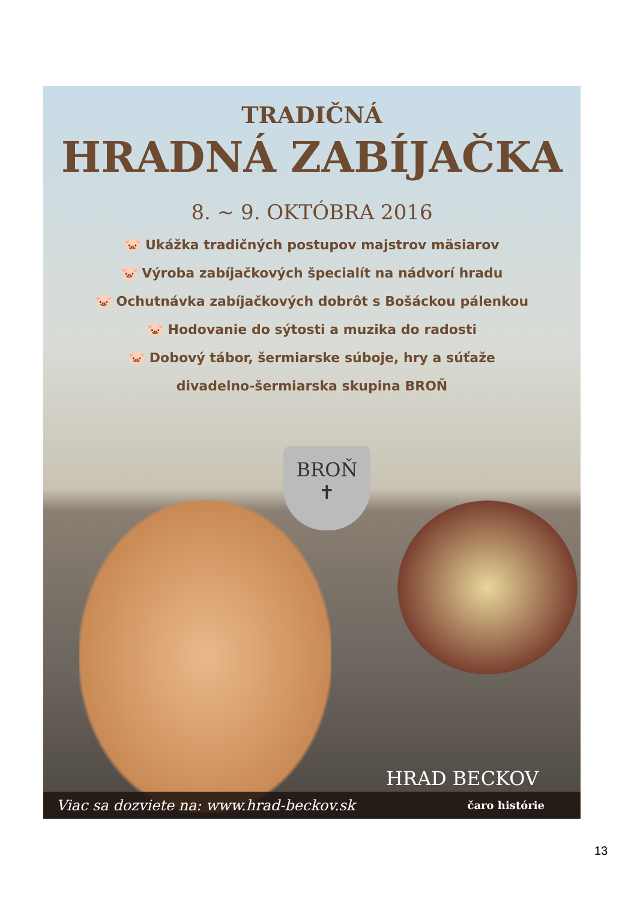TRADIČNÁ
HRADNÁ ZABÍJAČKA
8. ~ 9. OKTÓBRA 2016
🐷 Ukážka tradičných postupov majstrov mäsiarov
🐷 Výroba zabíjačkových špecialít na nádvorí hradu
🐷 Ochutnávka zabíjačkových dobrôt s Bošáckou pálenkou
🐷 Hodovanie do sýtosti a muzika do radosti
🐷 Dobový tábor, šermiarske súboje, hry a súťaže
divadelno-šermiarska skupina BROŇ
BROŇ
✝
HRAD BECKOV
Viac sa dozviete na: www.hrad-beckov.sk čaro histórie
13